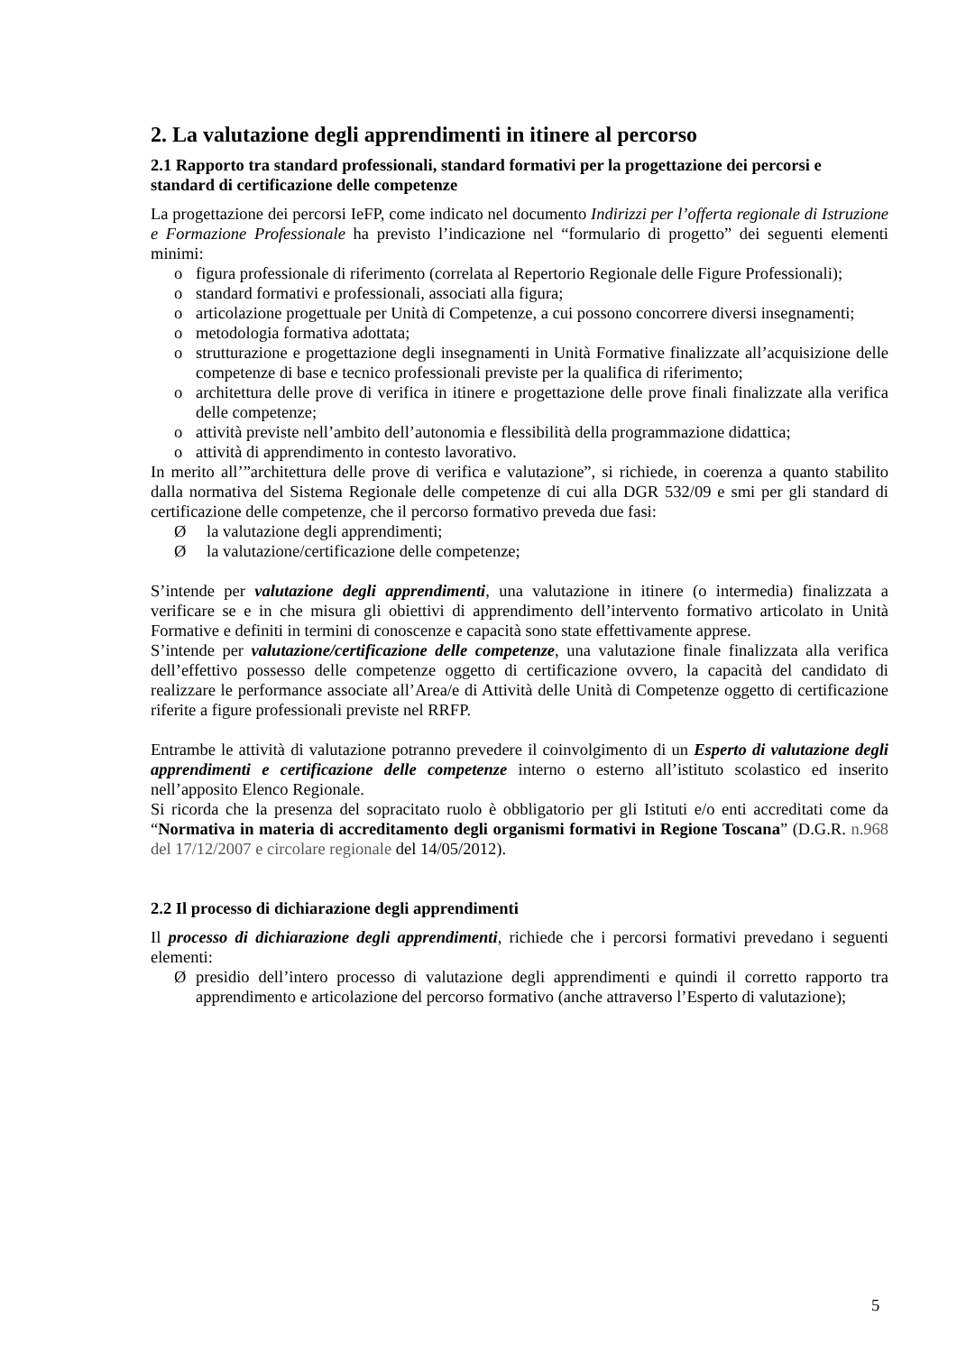2. La valutazione degli apprendimenti in itinere al percorso
2.1 Rapporto tra standard professionali, standard formativi per la progettazione dei percorsi e standard di certificazione delle competenze
La progettazione dei percorsi IeFP, come indicato nel documento Indirizzi per l’offerta regionale di Istruzione e Formazione Professionale ha previsto l’indicazione nel “formulario di progetto” dei seguenti elementi minimi:
o figura professionale di riferimento (correlata al Repertorio Regionale delle Figure Professionali);
o standard formativi e professionali, associati alla figura;
o articolazione progettuale per Unità di Competenze, a cui possono concorrere diversi insegnamenti;
o metodologia formativa adottata;
o strutturazione e progettazione degli insegnamenti in Unità Formative finalizzate all’acquisizione delle competenze di base e tecnico professionali previste per la qualifica di riferimento;
o architettura delle prove di verifica in itinere e progettazione delle prove finali finalizzate alla verifica delle competenze;
o attività previste nell’ambito dell’autonomia e flessibilità della programmazione didattica;
o attività di apprendimento in contesto lavorativo.
In merito all’”architettura delle prove di verifica e valutazione”, si richiede, in coerenza a quanto stabilito dalla normativa del Sistema Regionale delle competenze di cui alla DGR 532/09 e smi per gli standard di certificazione delle competenze, che il percorso formativo preveda due fasi:
Ø la valutazione degli apprendimenti;
Ø la valutazione/certificazione delle competenze;
S’intende per valutazione degli apprendimenti, una valutazione in itinere (o intermedia) finalizzata a verificare se e in che misura gli obiettivi di apprendimento dell’intervento formativo articolato in Unità Formative e definiti in termini di conoscenze e capacità sono state effettivamente apprese.
S’intende per valutazione/certificazione delle competenze, una valutazione finale finalizzata alla verifica dell’effettivo possesso delle competenze oggetto di certificazione ovvero, la capacità del candidato di realizzare le performance associate all’Area/e di Attività delle Unità di Competenze oggetto di certificazione riferite a figure professionali previste nel RRFP.
Entrambe le attività di valutazione potranno prevedere il coinvolgimento di un Esperto di valutazione degli apprendimenti e certificazione delle competenze interno o esterno all’istituto scolastico ed inserito nell’apposito Elenco Regionale.
Si ricorda che la presenza del sopracitato ruolo è obbligatorio per gli Istituti e/o enti accreditati come da “Normativa in materia di accreditamento degli organismi formativi in Regione Toscana” (D.G.R. n.968 del 17/12/2007 e circolare regionale del 14/05/2012).
2.2 Il processo di dichiarazione degli apprendimenti
Il processo di dichiarazione degli apprendimenti, richiede che i percorsi formativi prevedano i seguenti elementi:
Ø presidio dell’intero processo di valutazione degli apprendimenti e quindi il corretto rapporto tra apprendimento e articolazione del percorso formativo (anche attraverso l’Esperto di valutazione);
5